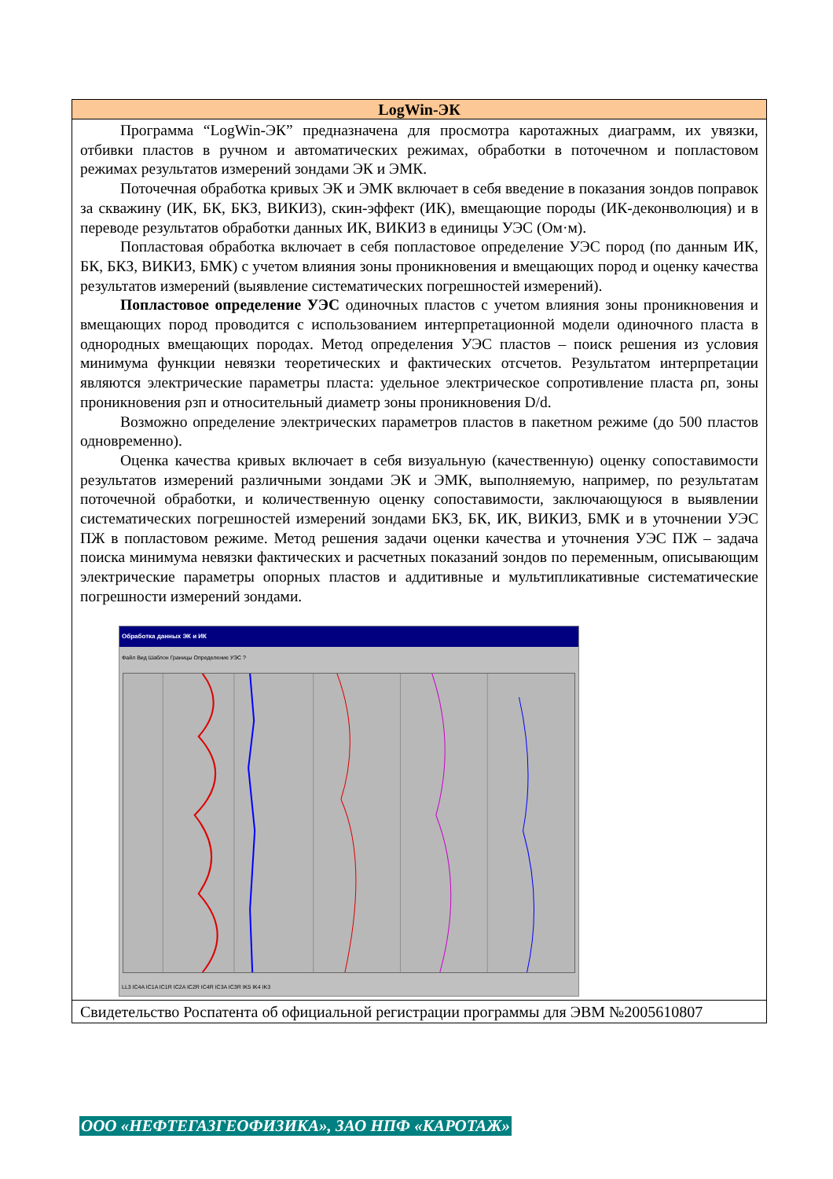LogWin-ЭК
Программа “LogWin-ЭК” предназначена для просмотра каротажных диаграмм, их увязки, отбивки пластов в ручном и автоматических режимах, обработки в поточечном и попластовом режимах результатов измерений зондами ЭК и ЭМК.
Поточечная обработка кривых ЭК и ЭМК включает в себя введение в показания зондов поправок за скважину (ИК, БК, БКЗ, ВИКИЗ), скин-эффект (ИК), вмещающие породы (ИК-деконволюция) и в переводе результатов обработки данных ИК, ВИКИЗ в единицы УЭС (Ом·м).
Попластовая обработка включает в себя попластовое определение УЭС пород (по данным ИК, БК, БКЗ, ВИКИЗ, БМК) с учетом влияния зоны проникновения и вмещающих пород и оценку качества результатов измерений (выявление систематических погрешностей измерений).
Попластовое определение УЭС одиночных пластов с учетом влияния зоны проникновения и вмещающих пород проводится с использованием интерпретационной модели одиночного пласта в однородных вмещающих породах. Метод определения УЭС пластов – поиск решения из условия минимума функции невязки теоретических и фактических отсчетов. Результатом интерпретации являются электрические параметры пласта: удельное электрическое сопротивление пласта ρп, зоны проникновения ρзп и относительный диаметр зоны проникновения D/d.
Возможно определение электрических параметров пластов в пакетном режиме (до 500 пластов одновременно).
Оценка качества кривых включает в себя визуальную (качественную) оценку сопоставимости результатов измерений различными зондами ЭК и ЭМК, выполняемую, например, по результатам поточечной обработки, и количественную оценку сопоставимости, заключающуюся в выявлении систематических погрешностей измерений зондами БКЗ, БК, ИК, ВИКИЗ, БМК и в уточнении УЭС ПЖ в попластовом режиме. Метод решения задачи оценки качества и уточнения УЭС ПЖ – задача поиска минимума невязки фактических и расчетных показаний зондов по переменным, описывающим электрические параметры опорных пластов и аддитивные и мультипликативные систематические погрешности измерений зондами.
Обработка данных ЭК и ИК
Файл Вид Шаблон Границы Определение УЭС ?
LL3 IC4A IC1A IC1R IC2A IC2R IC4R IC3A IC3R IK5 IK4 IK3
Свидетельство Роспатента об официальной регистрации программы для ЭВМ №2005610807
ООО «НЕФТЕГАЗГЕОФИЗИКА», ЗАО НПФ «КАРОТАЖ»